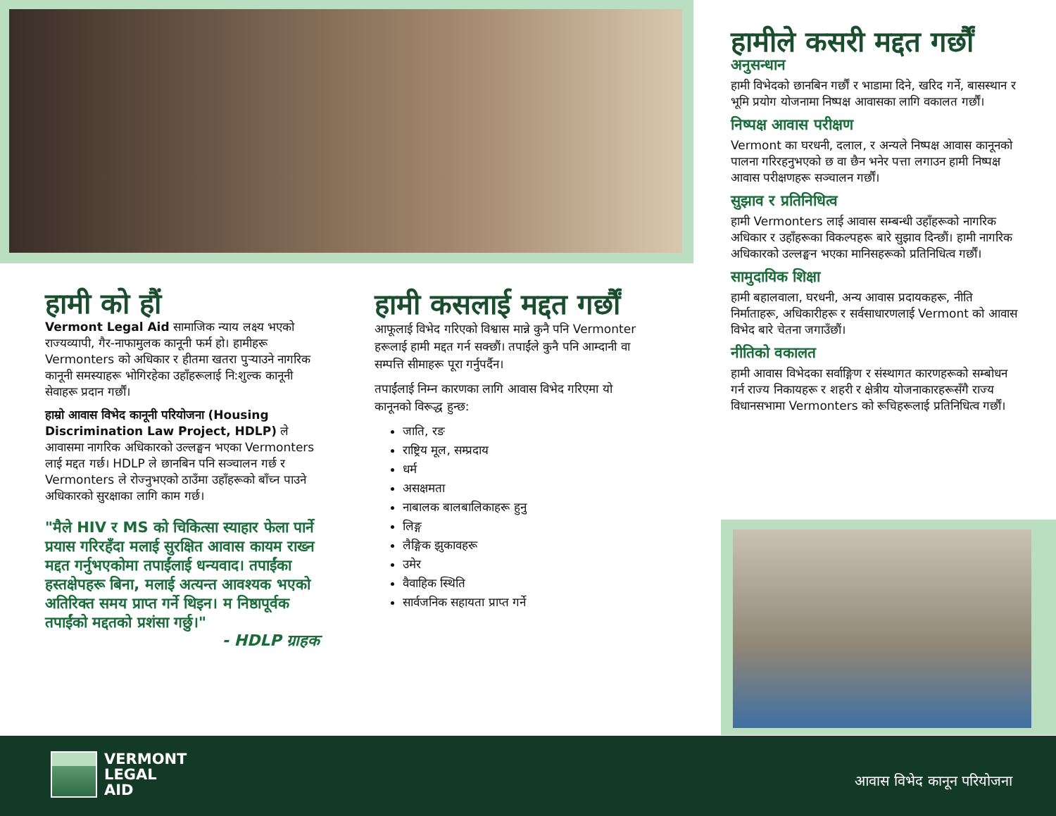हामीले कसरी मद्दत गर्छौं
अनुसन्धान
हामी विभेदको छानबिन गर्छौं र भाडामा दिने, खरिद गर्ने, बासस्थान र भूमि प्रयोग योजनामा निष्पक्ष आवासका लागि वकालत गर्छौं।
निष्पक्ष आवास परीक्षण
Vermont का घरधनी, दलाल, र अन्यले निष्पक्ष आवास कानूनको पालना गरिरहनुभएको छ वा छैन भनेर पत्ता लगाउन हामी निष्पक्ष आवास परीक्षणहरू सञ्चालन गर्छौं।
सुझाव र प्रतिनिधित्व
हामी Vermonters लाई आवास सम्बन्धी उहाँहरूको नागरिक अधिकार र उहाँहरूका विकल्पहरू बारे सुझाव दिन्छौं। हामी नागरिक अधिकारको उल्लङ्घन भएका मानिसहरूको प्रतिनिधित्व गर्छौं।
सामुदायिक शिक्षा
हामी बहालवाला, घरधनी, अन्य आवास प्रदायकहरू, नीति निर्माताहरू, अधिकारीहरू र सर्वसाधारणलाई Vermont को आवास विभेद बारे चेतना जगाउँछौं।
नीतिको वकालत
हामी आवास विभेदका सर्वाङ्गिण र संस्थागत कारणहरूको सम्बोधन गर्न राज्य निकायहरू र शहरी र क्षेत्रीय योजनाकारहरूसँगै राज्य विधानसभामा Vermonters को रूचिहरूलाई प्रतिनिधित्व गर्छौं।
हामी को हौं
Vermont Legal Aid सामाजिक न्याय लक्ष्य भएको राज्यव्यापी, गैर-नाफामुलक कानूनी फर्म हो। हामीहरू Vermonters को अधिकार र हीतमा खतरा पुर्‍याउने नागरिक कानूनी समस्याहरू भोगिरहेका उहाँहरूलाई नि:शुल्क कानूनी सेवाहरू प्रदान गर्छौं।
हाम्रो आवास विभेद कानूनी परियोजना (Housing Discrimination Law Project, HDLP) ले आवासमा नागरिक अधिकारको उल्लङ्घन भएका Vermonters लाई मद्दत गर्छ। HDLP ले छानबिन पनि सञ्चालन गर्छ र Vermonters ले रोज्नुभएको ठाउँमा उहाँहरूको बाँच्न पाउने अधिकारको सुरक्षाका लागि काम गर्छ।
"मैले HIV र MS को चिकित्सा स्याहार फेला पार्ने प्रयास गरिरहँदा मलाई सुरक्षित आवास कायम राख्न मद्दत गर्नुभएकोमा तपाईंलाई धन्यवाद। तपाईंका हस्तक्षेपहरू बिना, मलाई अत्यन्त आवश्यक भएको अतिरिक्त समय प्राप्त गर्ने थिइन। म निष्ठापूर्वक तपाईंको मद्दतको प्रशंसा गर्छु।"
- HDLP ग्राहक
हामी कसलाई मद्दत गर्छौं
आफूलाई विभेद गरिएको विश्वास मान्ने कुनै पनि Vermonter हरूलाई हामी मद्दत गर्न सक्छौं। तपाईंले कुनै पनि आम्दानी वा सम्पत्ति सीमाहरू पूरा गर्नुपर्दैन।
तपाईंलाई निम्न कारणका लागि आवास विभेद गरिएमा यो कानूनको विरूद्ध हुन्छ:
जाति, रङ
राष्ट्रिय मूल, सम्प्रदाय
धर्म
असक्षमता
नाबालक बालबालिकाहरू हुनु
लिङ्ग
लैङ्गिक झुकावहरू
उमेर
वैवाहिक स्थिति
सार्वजनिक सहायता प्राप्त गर्ने
VERMONT
LEGAL
AID
आवास विभेद कानून परियोजना